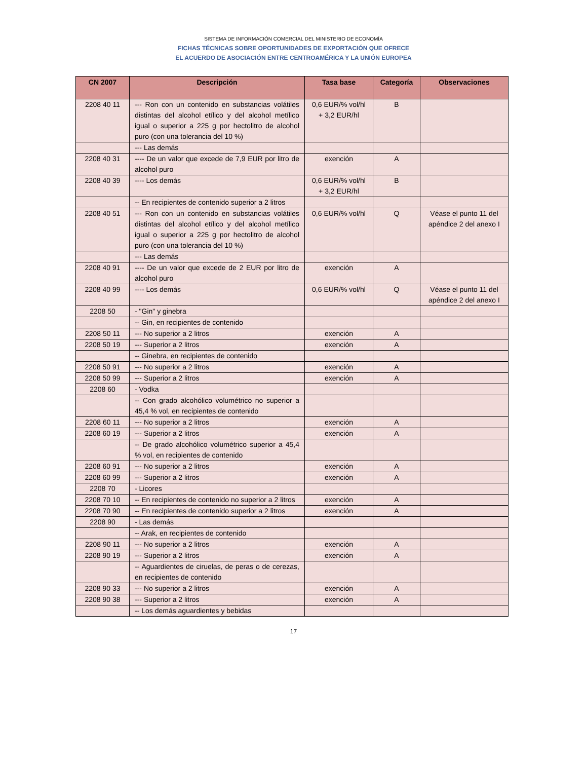SISTEMA DE INFORMACIÓN COMERCIAL DEL MINISTERIO DE ECONOMÍA
FICHAS TÉCNICAS SOBRE OPORTUNIDADES DE EXPORTACIÓN QUE OFRECE
EL ACUERDO DE ASOCIACIÓN ENTRE CENTROAMÉRICA Y LA UNIÓN EUROPEA
| CN 2007 | Descripción | Tasa base | Categoría | Observaciones |
| --- | --- | --- | --- | --- |
| 2208 40 11 | --- Ron con un contenido en substancias volátiles distintas del alcohol etílico y del alcohol metílico igual o superior a 225 g por hectolitro de alcohol puro (con una tolerancia del 10 %) | 0,6 EUR/% vol/hl + 3,2 EUR/hl | B | |
| | --- Las demás | | | |
| 2208 40 31 | ---- De un valor que excede de 7,9 EUR por litro de alcohol puro | exención | A | |
| 2208 40 39 | ---- Los demás | 0,6 EUR/% vol/hl + 3,2 EUR/hl | B | |
| | -- En recipientes de contenido superior a 2 litros | | | |
| 2208 40 51 | --- Ron con un contenido en substancias volátiles distintas del alcohol etílico y del alcohol metílico igual o superior a 225 g por hectolitro de alcohol puro (con una tolerancia del 10 %) | 0,6 EUR/% vol/hl | Q | Véase el punto 11 del apéndice 2 del anexo I |
| | --- Las demás | | | |
| 2208 40 91 | ---- De un valor que excede de 2 EUR por litro de alcohol puro | exención | A | |
| 2208 40 99 | ---- Los demás | 0,6 EUR/% vol/hl | Q | Véase el punto 11 del apéndice 2 del anexo I |
| 2208 50 | - "Gin" y ginebra | | | |
| | -- Gin, en recipientes de contenido | | | |
| 2208 50 11 | --- No superior a 2 litros | exención | A | |
| 2208 50 19 | --- Superior a 2 litros | exención | A | |
| | -- Ginebra, en recipientes de contenido | | | |
| 2208 50 91 | --- No superior a 2 litros | exención | A | |
| 2208 50 99 | --- Superior a 2 litros | exención | A | |
| 2208 60 | - Vodka | | | |
| | -- Con grado alcohólico volumétrico no superior a 45,4 % vol, en recipientes de contenido | | | |
| 2208 60 11 | --- No superior a 2 litros | exención | A | |
| 2208 60 19 | --- Superior a 2 litros | exención | A | |
| | -- De grado alcohólico volumétrico superior a 45,4 % vol, en recipientes de contenido | | | |
| 2208 60 91 | --- No superior a 2 litros | exención | A | |
| 2208 60 99 | --- Superior a 2 litros | exención | A | |
| 2208 70 | - Licores | | | |
| 2208 70 10 | -- En recipientes de contenido no superior a 2 litros | exención | A | |
| 2208 70 90 | -- En recipientes de contenido superior a 2 litros | exención | A | |
| 2208 90 | - Las demás | | | |
| | -- Arak, en recipientes de contenido | | | |
| 2208 90 11 | --- No superior a 2 litros | exención | A | |
| 2208 90 19 | --- Superior a 2 litros | exención | A | |
| | -- Aguardientes de ciruelas, de peras o de cerezas, en recipientes de contenido | | | |
| 2208 90 33 | --- No superior a 2 litros | exención | A | |
| 2208 90 38 | --- Superior a 2 litros | exención | A | |
| | -- Los demás aguardientes y bebidas | | | |
17